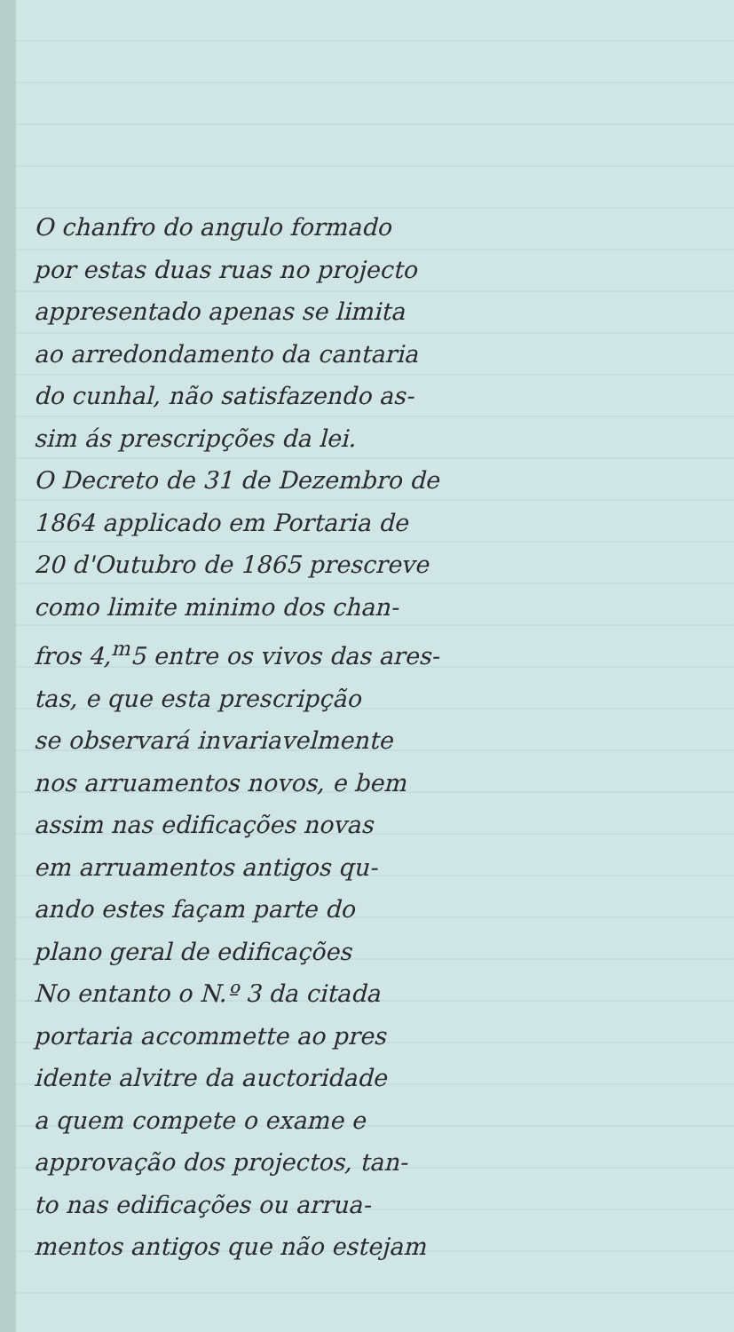O chanfro do angulo formado
por estas duas ruas no projecto
appresentado apenas se limita
ao arredondamento da cantaria
do cunhal, não satisfazendo as-
sim ás prescripções da lei.
O Decreto de 31 de Dezembro de
1864 applicado em Portaria de
20 d'Outubro de 1865 prescreve
como limite minimo dos chan-
fros 4,<sup>m</sup>5 entre os vivos das ares-
tas, e que esta prescripção
se observará invariavelmente
nos arruamentos novos, e bem
assim nas edificações novas
em arruamentos antigos qu-
ando estes façam parte do
plano geral de edificações
No entanto o N.º 3 da citada
portaria accommette ao pres
idente alvitre da auctoridade
a quem compete o exame e
approvação dos projectos, tan-
to nas edificações ou arrua-
mentos antigos que não estejam